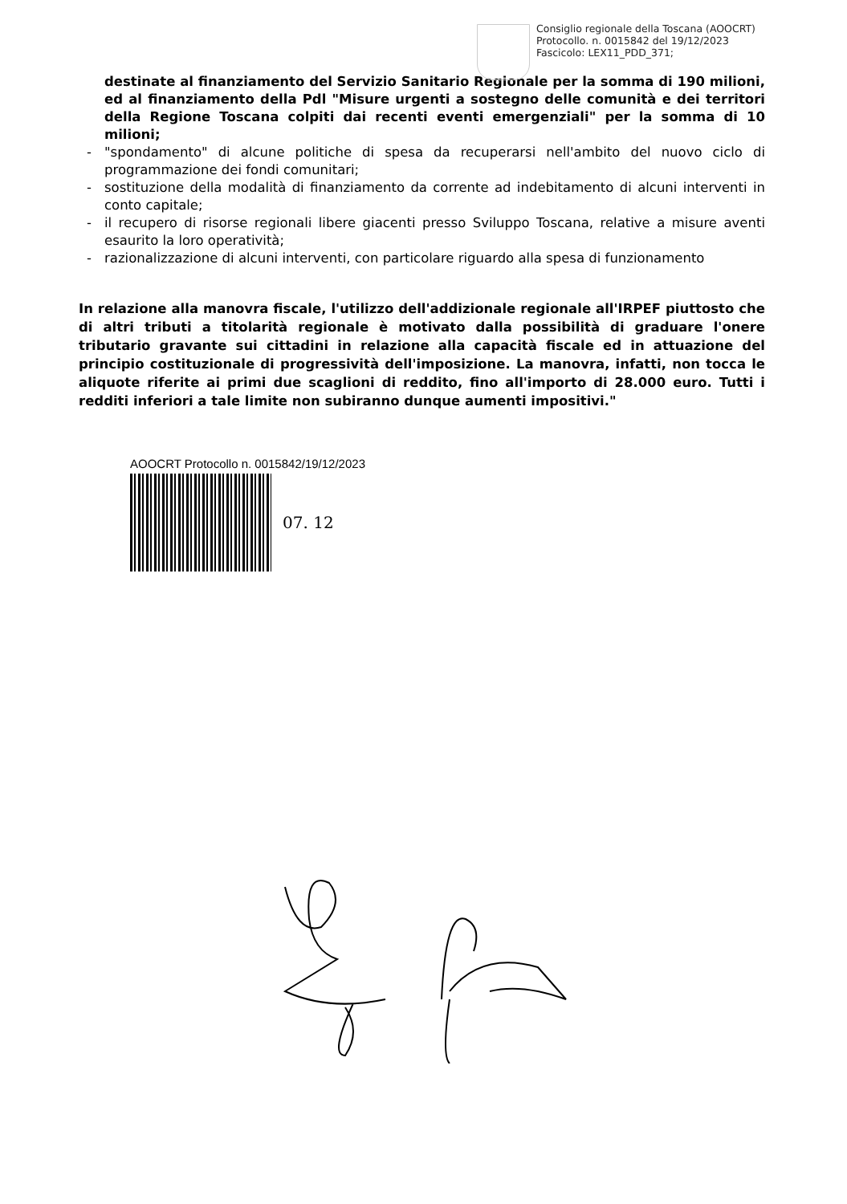Consiglio regionale della Toscana (AOOCRT)
Protocollo. n. 0015842 del 19/12/2023
Fascicolo: LEX11_PDD_371;
destinate al finanziamento del Servizio Sanitario Regionale per la somma di 190 milioni, ed al finanziamento della Pdl "Misure urgenti a sostegno delle comunità e dei territori della Regione Toscana colpiti dai recenti eventi emergenziali" per la somma di 10 milioni;
- "spondamento" di alcune politiche di spesa da recuperarsi nell'ambito del nuovo ciclo di programmazione dei fondi comunitari;
- sostituzione della modalità di finanziamento da corrente ad indebitamento di alcuni interventi in conto capitale;
- il recupero di risorse regionali libere giacenti presso Sviluppo Toscana, relative a misure aventi esaurito la loro operatività;
- razionalizzazione di alcuni interventi, con particolare riguardo alla spesa di funzionamento
In relazione alla manovra fiscale, l'utilizzo dell'addizionale regionale all'IRPEF piuttosto che di altri tributi a titolarità regionale è motivato dalla possibilità di graduare l'onere tributario gravante sui cittadini in relazione alla capacità fiscale ed in attuazione del principio costituzionale di progressività dell'imposizione. La manovra, infatti, non tocca le aliquote riferite ai primi due scaglioni di reddito, fino all'importo di 28.000 euro. Tutti i redditi inferiori a tale limite non subiranno dunque aumenti impositivi."
AOOCRT Protocollo n. 0015842/19/12/2023
07. 12